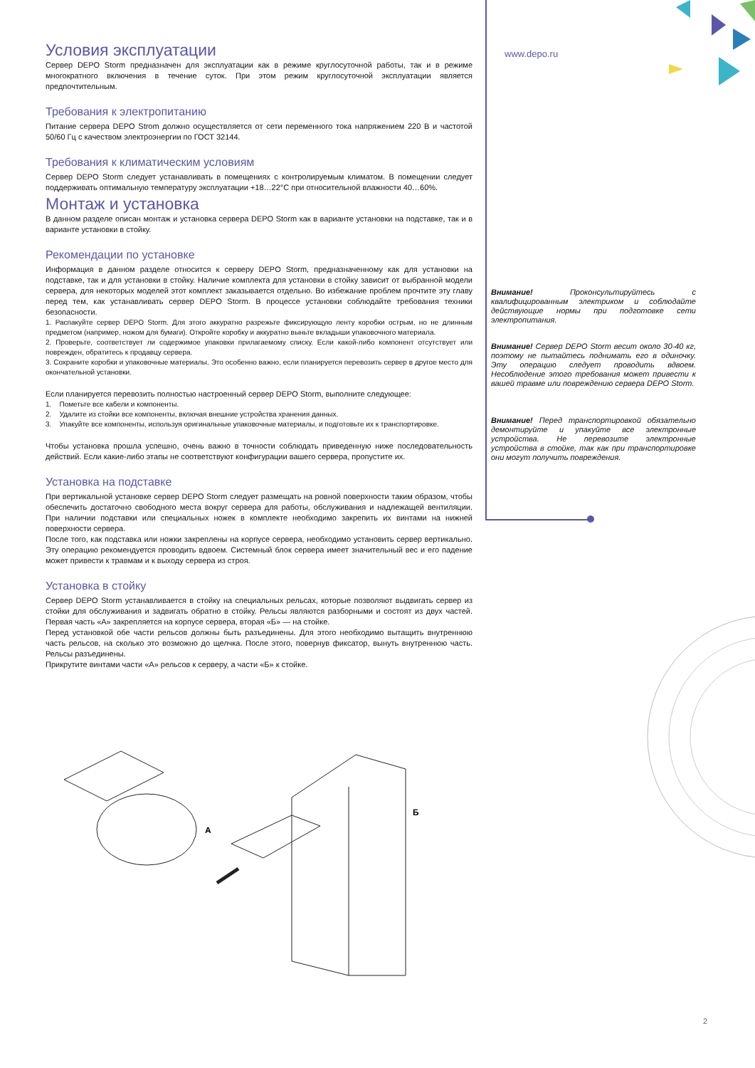www.depo.ru
Условия эксплуатации
Сервер DEPO Storm предназначен для эксплуатации как в режиме круглосуточной работы, так и в режиме многократного включения в течение суток. При этом режим круглосуточной эксплуатации является предпочтительным.
Требования к электропитанию
Питание сервера DEPO Strom должно осуществляется от сети переменного тока напряжением 220 В и частотой 50/60 Гц с качеством электроэнергии по ГОСТ 32144.
Требования к климатическим условиям
Сервер DEPO Storm следует устанавливать в помещениях с контролируемым климатом. В помещении следует поддерживать оптимальную температуру эксплуатации +18…22°C при относительной влажности 40…60%.
Монтаж и установка
В данном разделе описан монтаж и установка сервера DEPO Storm как в варианте установки на подставке, так и в варианте установки в стойку.
Рекомендации по установке
Информация в данном разделе относится к серверу DEPO Storm, предназначенному как для установки на подставке, так и для установки в стойку. Наличие комплекта для установки в стойку зависит от выбранной модели сервера, для некоторых моделей этот комплект заказывается отдельно. Во избежание проблем прочтите эту главу перед тем, как устанавливать сервер DEPO Storm. В процессе установки соблюдайте требования техники безопасности.
1. Распакуйте сервер DEPO Storm. Для этого аккуратно разрежьте фиксирующую ленту коробки острым, но не длинным предметом (например, ножом для бумаги). Откройте коробку и аккуратно выньте вкладыши упаковочного материала.
2. Проверьте, соответствует ли содержимое упаковки прилагаемому списку. Если какой-либо компонент отсутствует или поврежден, обратитесь к продавцу сервера.
3. Сохраните коробки и упаковочные материалы. Это особенно важно, если планируется перевозить сервер в другое место для окончательной установки.
Если планируется перевозить полностью настроенный сервер DEPO Storm, выполните следующее:
1. Пометьте все кабели и компоненты.
2. Удалите из стойки все компоненты, включая внешние устройства хранения данных.
3. Упакуйте все компоненты, используя оригинальные упаковочные материалы, и подготовьте их к транспортировке.
Чтобы установка прошла успешно, очень важно в точности соблюдать приведенную ниже последовательность действий. Если какие-либо этапы не соответствуют конфигурации вашего сервера, пропустите их.
Установка на подставке
При вертикальной установке сервер DEPO Storm следует размещать на ровной поверхности таким образом, чтобы обеспечить достаточно свободного места вокруг сервера для работы, обслуживания и надлежащей вентиляции. При наличии подставки или специальных ножек в комплекте необходимо закрепить их винтами на нижней поверхности сервера.
После того, как подставка или ножки закреплены на корпусе сервера, необходимо установить сервер вертикально. Эту операцию рекомендуется проводить вдвоем. Системный блок сервера имеет значительный вес и его падение может привести к травмам и к выходу сервера из строя.
Установка в стойку
Сервер DEPO Storm устанавливается в стойку на специальных рельсах, которые позволяют выдвигать сервер из стойки для обслуживания и задвигать обратно в стойку. Рельсы являются разборными и состоят из двух частей. Первая часть «А» закрепляется на корпусе сервера, вторая «Б» — на стойке.
Перед установкой обе части рельсов должны быть разъединены. Для этого необходимо вытащить внутреннюю часть рельсов, на сколько это возможно до щелчка. После этого, повернув фиксатор, вынуть внутреннюю часть. Рельсы разъединены.
Прикрутите винтами части «А» рельсов к серверу, а части «Б» к стойке.
Внимание! Проконсультируйтесь с квалифицированным электриком и соблюдайте действующие нормы при подготовке сети электропитания.
Внимание! Сервер DEPO Storm весит около 30-40 кг, поэтому не пытайтесь поднимать его в одиночку. Эту операцию следует проводить вдвоем. Несоблюдение этого требования может привести к вашей травме или повреждению сервера DEPO Storm.
Внимание! Перед транспортировкой обязательно демонтируйте и упакуйте все электронные устройства. Не перевозите электронные устройства в стойке, так как при транспортировке они могут получить повреждения.
А
Б
2